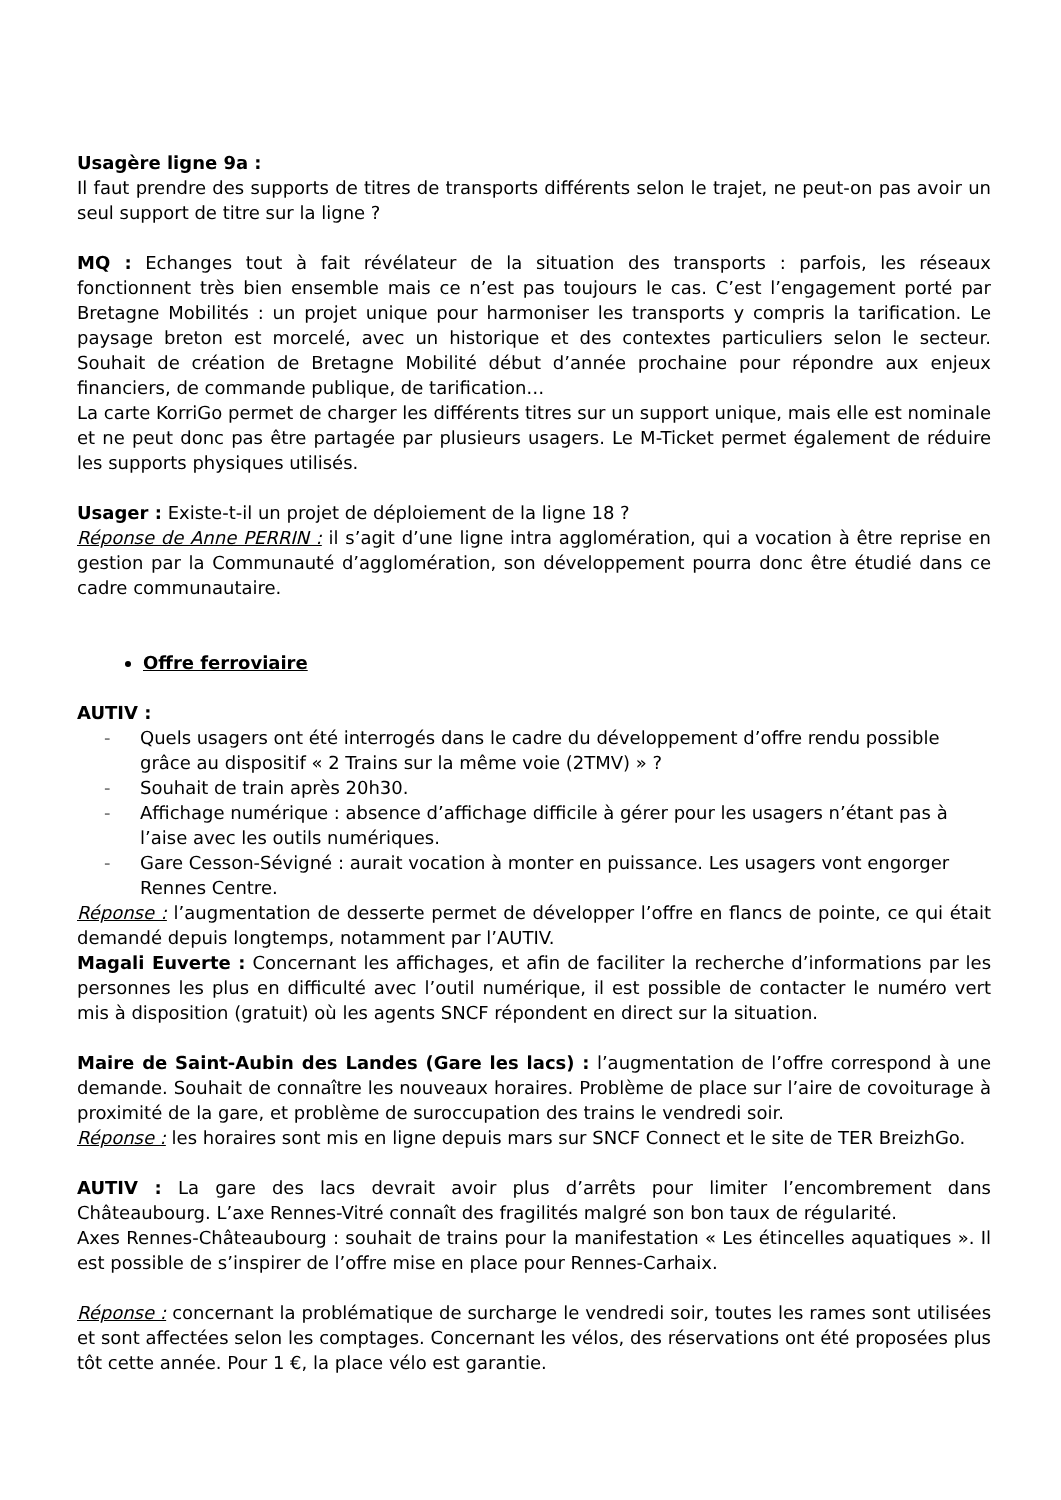Usagère ligne 9a :
Il faut prendre des supports de titres de transports différents selon le trajet, ne peut-on pas avoir un seul support de titre sur la ligne ?
MQ : Echanges tout à fait révélateur de la situation des transports : parfois, les réseaux fonctionnent très bien ensemble mais ce n’est pas toujours le cas. C’est l’engagement porté par Bretagne Mobilités : un projet unique pour harmoniser les transports y compris la tarification. Le paysage breton est morcelé, avec un historique et des contextes particuliers selon le secteur. Souhait de création de Bretagne Mobilité début d’année prochaine pour répondre aux enjeux financiers, de commande publique, de tarification…
La carte KorriGo permet de charger les différents titres sur un support unique, mais elle est nominale et ne peut donc pas être partagée par plusieurs usagers. Le M-Ticket permet également de réduire les supports physiques utilisés.
Usager : Existe-t-il un projet de déploiement de la ligne 18 ?
Réponse de Anne PERRIN : il s’agit d’une ligne intra agglomération, qui a vocation à être reprise en gestion par la Communauté d’agglomération, son développement pourra donc être étudié dans ce cadre communautaire.
Offre ferroviaire
AUTIV :
- Quels usagers ont été interrogés dans le cadre du développement d’offre rendu possible grâce au dispositif « 2 Trains sur la même voie (2TMV) » ?
- Souhait de train après 20h30.
- Affichage numérique : absence d’affichage difficile à gérer pour les usagers n’étant pas à l’aise avec les outils numériques.
- Gare Cesson-Sévigné : aurait vocation à monter en puissance. Les usagers vont engorger Rennes Centre.
Réponse : l’augmentation de desserte permet de développer l’offre en flancs de pointe, ce qui était demandé depuis longtemps, notamment par l’AUTIV.
Magali Euverte : Concernant les affichages, et afin de faciliter la recherche d’informations par les personnes les plus en difficulté avec l’outil numérique, il est possible de contacter le numéro vert mis à disposition (gratuit) où les agents SNCF répondent en direct sur la situation.
Maire de Saint-Aubin des Landes (Gare les lacs) : l’augmentation de l’offre correspond à une demande. Souhait de connaître les nouveaux horaires. Problème de place sur l’aire de covoiturage à proximité de la gare, et problème de suroccupation des trains le vendredi soir.
Réponse : les horaires sont mis en ligne depuis mars sur SNCF Connect et le site de TER BreizhGo.
AUTIV : La gare des lacs devrait avoir plus d’arrêts pour limiter l’encombrement dans Châteaubourg. L’axe Rennes-Vitré connaît des fragilités malgré son bon taux de régularité.
Axes Rennes-Châteaubourg : souhait de trains pour la manifestation « Les étincelles aquatiques ». Il est possible de s’inspirer de l’offre mise en place pour Rennes-Carhaix.
Réponse : concernant la problématique de surcharge le vendredi soir, toutes les rames sont utilisées et sont affectées selon les comptages. Concernant les vélos, des réservations ont été proposées plus tôt cette année. Pour 1 €, la place vélo est garantie.